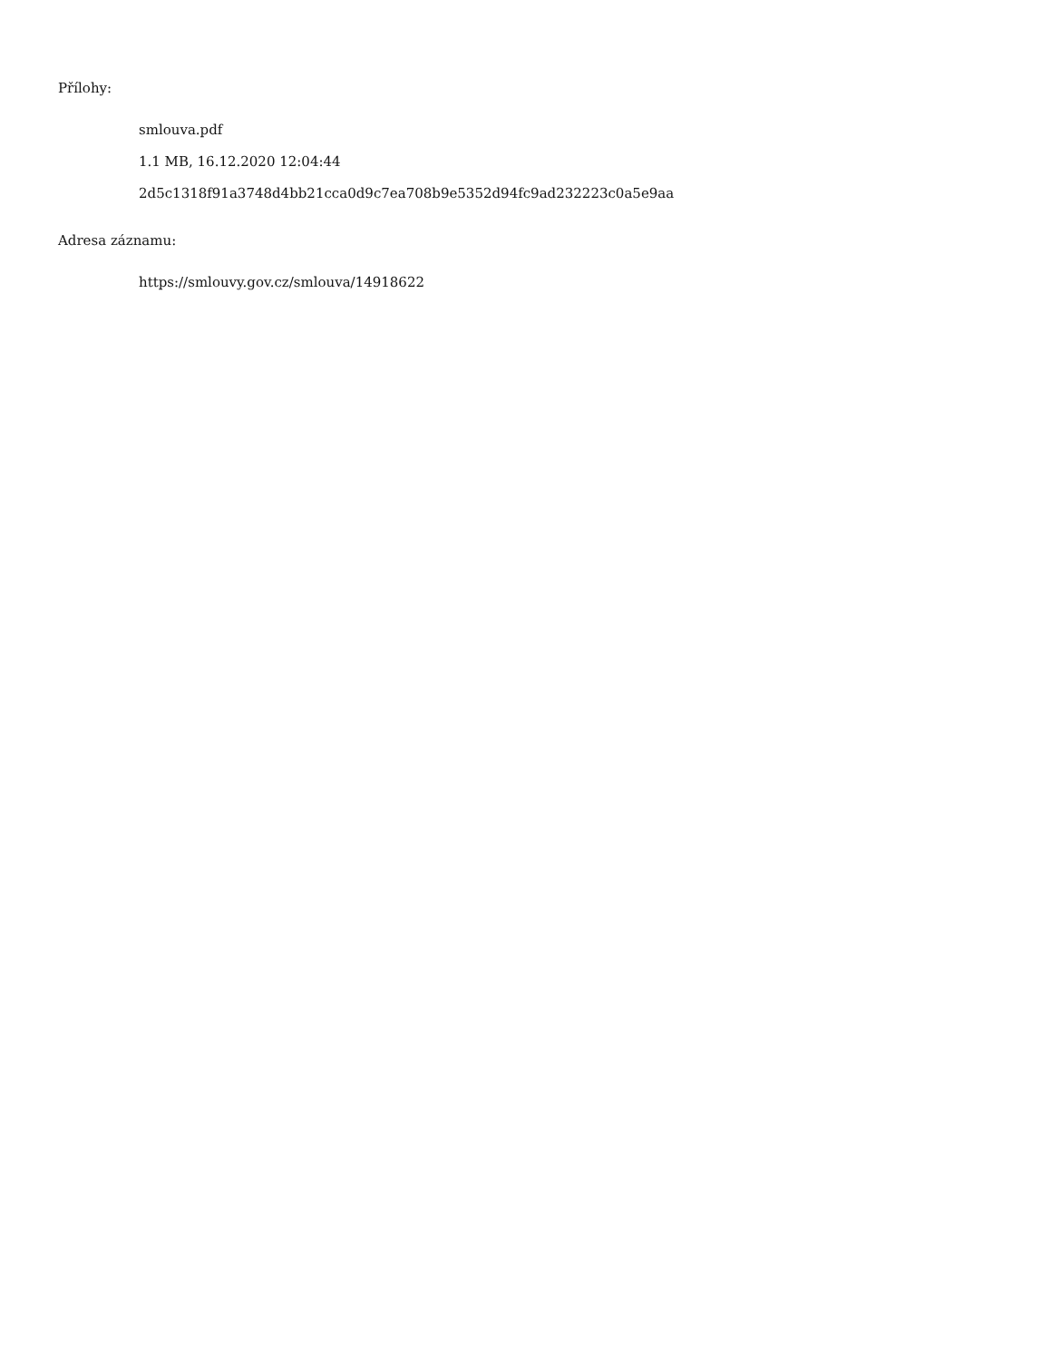Přílohy:
smlouva.pdf
1.1 MB, 16.12.2020 12:04:44
2d5c1318f91a3748d4bb21cca0d9c7ea708b9e5352d94fc9ad232223c0a5e9aa
Adresa záznamu:
https://smlouvy.gov.cz/smlouva/14918622